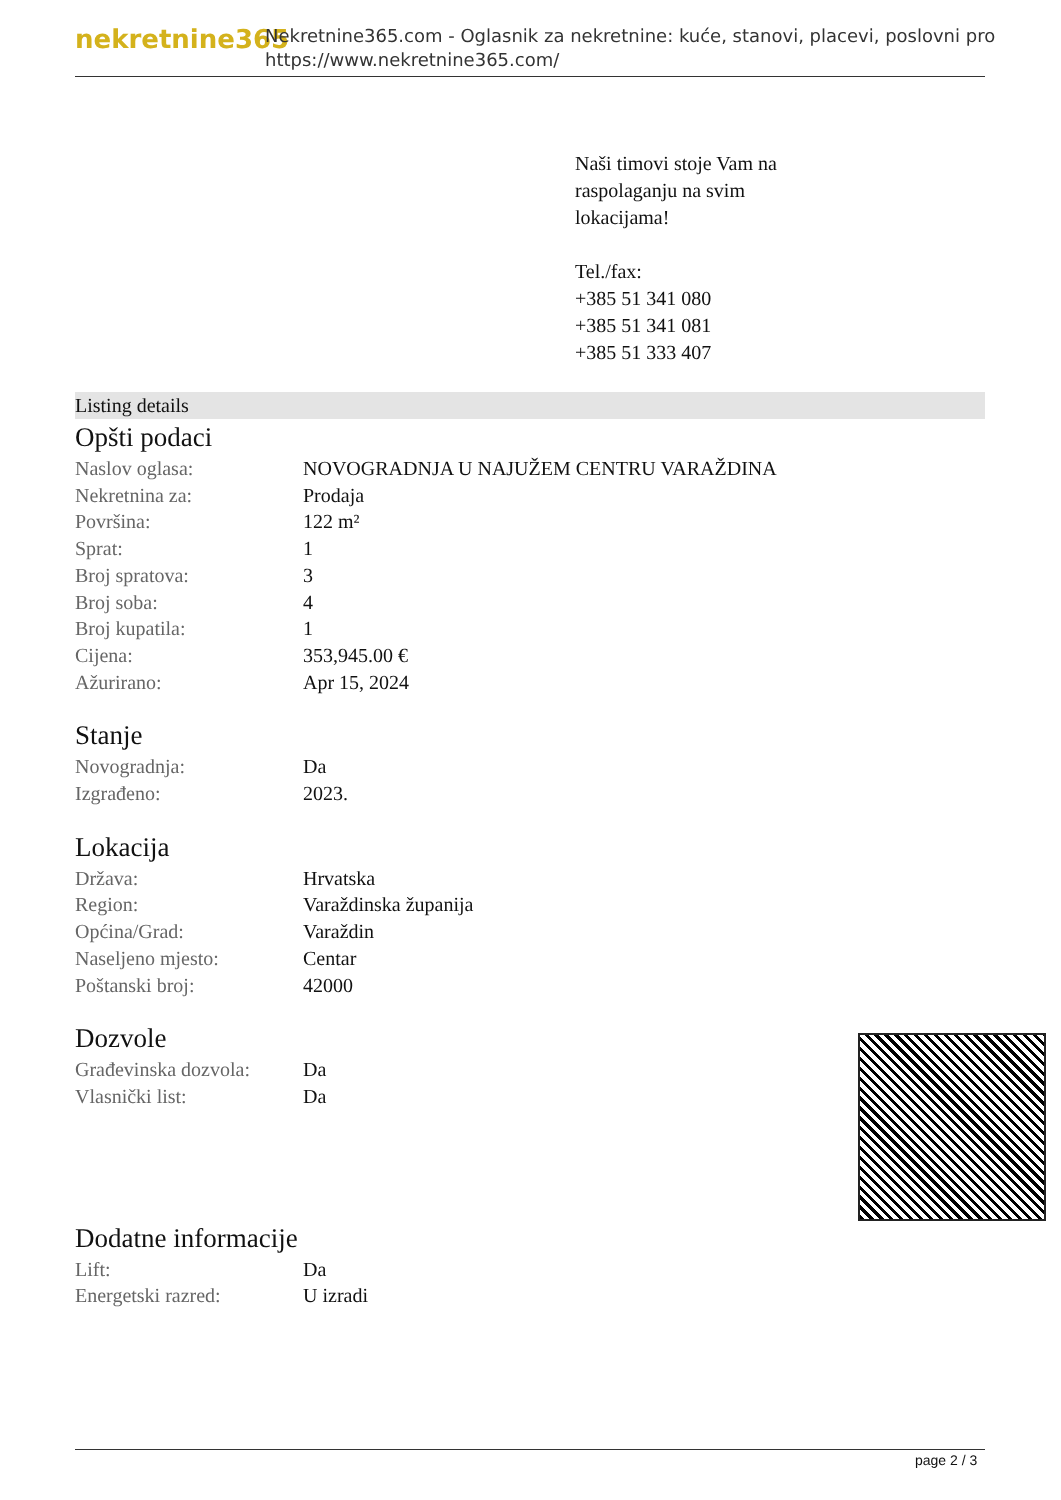nekretnine365
Nekretnine365.com - Oglasnik za nekretnine: kuće, stanovi, placevi, poslovni pro
https://www.nekretnine365.com/
Naši timovi stoje Vam na
raspolaganju na svim
lokacijama!
Tel./fax:
+385 51 341 080
+385 51 341 081
+385 51 333 407
Listing details
Opšti podaci
| Naslov oglasa: | NOVOGRADNJA U NAJUŽEM CENTRU VARAŽDINA |
| Nekretnina za: | Prodaja |
| Površina: | 122 m² |
| Sprat: | 1 |
| Broj spratova: | 3 |
| Broj soba: | 4 |
| Broj kupatila: | 1 |
| Cijena: | 353,945.00 € |
| Ažurirano: | Apr 15, 2024 |
Stanje
| Novogradnja: | Da |
| Izgrađeno: | 2023. |
Lokacija
| Država: | Hrvatska |
| Region: | Varaždinska županija |
| Općina/Grad: | Varaždin |
| Naseljeno mjesto: | Centar |
| Poštanski broj: | 42000 |
Dozvole
| Građevinska dozvola: | Da |
| Vlasnički list: | Da |
Dodatne informacije
| Lift: | Da |
| Energetski razred: | U izradi |
page 2 / 3